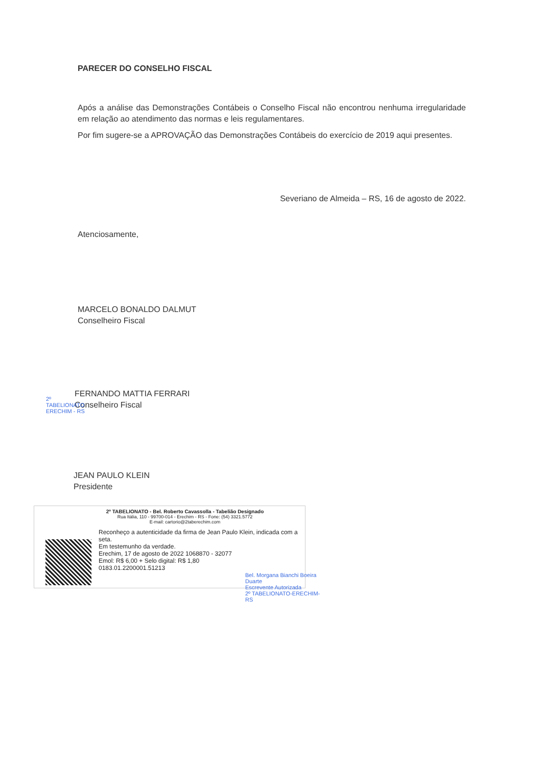PARECER DO CONSELHO FISCAL
Após a análise das Demonstrações Contábeis o Conselho Fiscal não encontrou nenhuma irregularidade em relação ao atendimento das normas e leis regulamentares.
Por fim sugere-se a APROVAÇÃO das Demonstrações Contábeis do exercício de 2019 aqui presentes.
Severiano de Almeida – RS, 16 de agosto de 2022.
Atenciosamente,
MARCELO BONALDO DALMUT
Conselheiro Fiscal
FERNANDO MATTIA FERRARI
Conselheiro Fiscal
2º TABELIONATO ERECHIM - RS
JEAN PAULO KLEIN
Presidente
2º TABELIONATO - Bel. Roberto Cavassolla - Tabelião Designado
Rua Itália, 110 - 99700-014 - Erechim - RS - Fone: (54) 3321.5772
E-mail: cartorio@2taberechim.com
Reconheço a autenticidade da firma de Jean Paulo Klein, indicada com a seta.
Em testemunho da verdade.
Erechim, 17 de agosto de 2022 1068870 - 32077
Emol: R$ 6,00 + Selo digital: R$ 1,80
0183.01.2200001.51213
Bel. Morgana Bianchi Boeira Duarte
Escrevente Autorizada
2º TABELIONATO-ERECHIM-RS